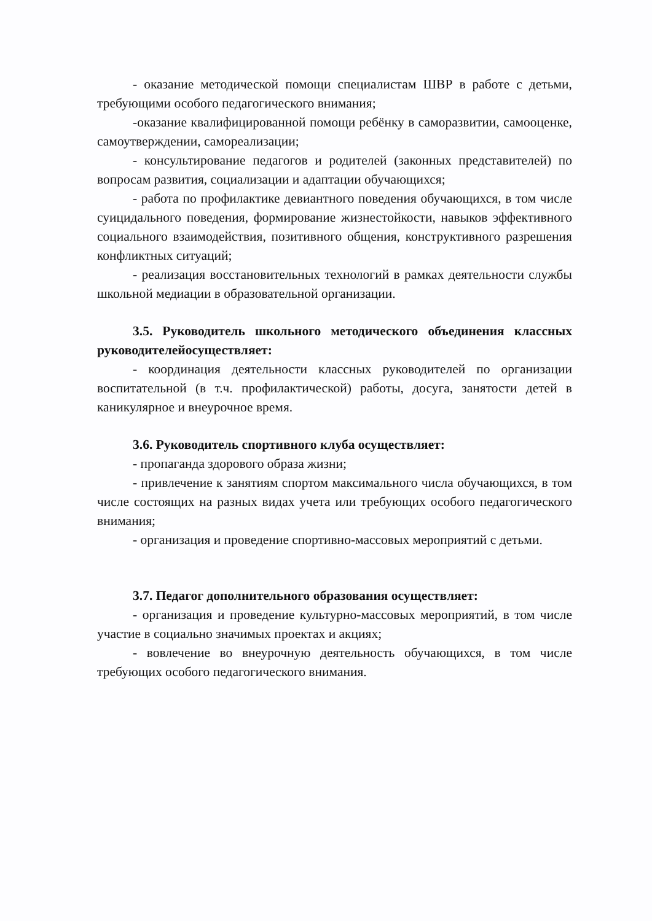- оказание методической помощи специалистам ШВР в работе с детьми, требующими особого педагогического внимания;
-оказание квалифицированной помощи ребёнку в саморазвитии, самооценке, самоутверждении, самореализации;
- консультирование педагогов и родителей (законных представителей) по вопросам развития, социализации и адаптации обучающихся;
- работа по профилактике девиантного поведения обучающихся, в том числе суицидального поведения, формирование жизнестойкости, навыков эффективного социального взаимодействия, позитивного общения, конструктивного разрешения конфликтных ситуаций;
- реализация восстановительных технологий в рамках деятельности службы школьной медиации в образовательной организации.
3.5. Руководитель школьного методического объединения классных руководителейосуществляет:
- координация деятельности классных руководителей по организации воспитательной (в т.ч. профилактической) работы, досуга, занятости детей в каникулярное и внеурочное время.
3.6. Руководитель спортивного клуба осуществляет:
- пропаганда здорового образа жизни;
- привлечение к занятиям спортом максимального числа обучающихся, в том числе состоящих на разных видах учета или требующих особого педагогического внимания;
- организация и проведение спортивно-массовых мероприятий с детьми.
3.7. Педагог дополнительного образования осуществляет:
- организация и проведение культурно-массовых мероприятий, в том числе участие в социально значимых проектах и акциях;
- вовлечение во внеурочную деятельность обучающихся, в том числе требующих особого педагогического внимания.